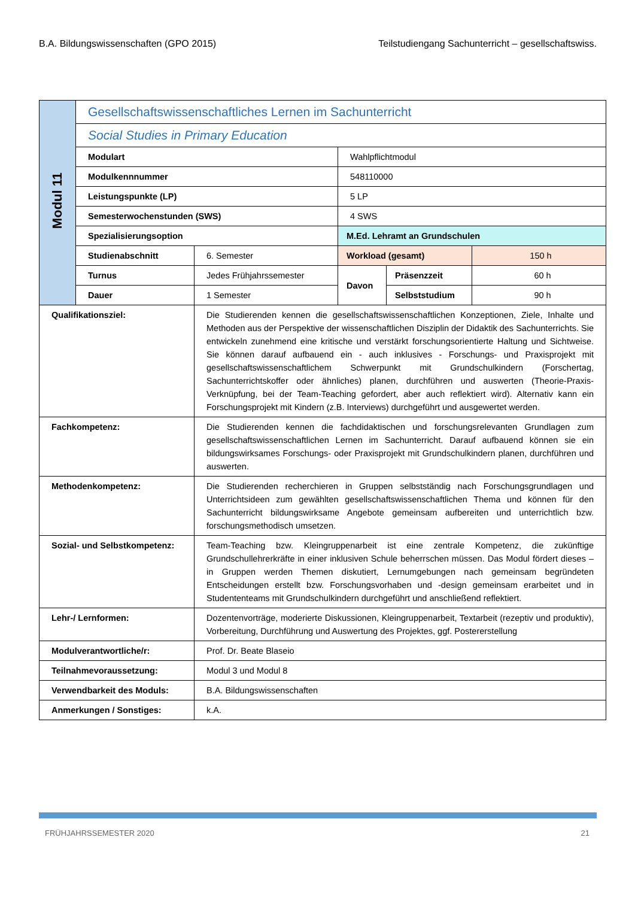B.A. Bildungswissenschaften (GPO 2015) Teilstudiengang Sachunterricht – gesellschaftswiss.
| Modul 11 | Gesellschaftswissenschaftliches Lernen im Sachunterricht | | | | |
| | Social Studies in Primary Education | | | | |
| | Modulart | | Wahlpflichtmodul | | |
| | Modulkennnummer | | 548110000 | | |
| | Leistungspunkte (LP) | | 5 LP | | |
| | Semesterwochenstunden (SWS) | | 4 SWS | | |
| | Spezialisierungsoption | | M.Ed. Lehramt an Grundschulen | | |
| | Studienabschnitt | 6. Semester | Workload (gesamt) | | 150 h |
| | Turnus | Jedes Frühjahrssemester | Davon | Präsenzzeit | 60 h |
| | Dauer | 1 Semester | | Selbststudium | 90 h |
| Qualifikationsziel: | | Die Studierenden kennen die gesellschaftswissenschaftlichen Konzeptionen, Ziele, Inhalte und Methoden aus der Perspektive der wissenschaftlichen Disziplin der Didaktik des Sach­unterrichts. Sie entwickeln zunehmend eine kritische und verstärkt forschungsorientierte Haltung und Sichtweise. Sie können darauf aufbauend ein - auch inklusives - Forschungs- und Praxisprojekt mit gesellschaftswissenschaftlichem Schwerpunkt mit Grundschulkin­dern (Forschertag, Sachunterrichtskoffer oder ähnliches) planen, durchführen und aus­werten (Theorie-Praxis-Verknüpfung, bei der Team-Teaching gefordert, aber auch reflek­tiert wird). Alternativ kann ein Forschungsprojekt mit Kindern (z.B. Interviews) durchge­führt und ausgewertet werden. | | | |
| Fachkompetenz: | | Die Studierenden kennen die fachdidaktischen und forschungsrelevanten Grundlagen zum gesellschaftswissenschaftlichen Lernen im Sachunterricht. Darauf aufbauend können sie ein bildungswirksames Forschungs- oder Praxisprojekt mit Grundschulkindern planen, durchführen und auswerten. | | | |
| Methodenkompetenz: | | Die Studierenden recherchieren in Gruppen selbstständig nach Forschungsgrundlagen und Unterrichtsideen zum gewählten gesellschaftswissenschaftlichen Thema und können für den Sachunterricht bildungswirksame Angebote gemeinsam aufbereiten und unterricht­lich bzw. forschungsmethodisch umsetzen. | | | |
| Sozial- und Selbstkompetenz: | | Team-Teaching bzw. Kleingruppenarbeit ist eine zentrale Kompetenz, die zukünftige Grundschullehrerkräfte in einer inklusiven Schule beherrschen müssen. Das Modul fördert dieses – in Gruppen werden Themen diskutiert, Lernumgebungen nach gemeinsam be­gründeten Entscheidungen erstellt bzw. Forschungsvorhaben und -design gemeinsam er­arbeitet und in Studententeams mit Grundschulkindern durchgeführt und anschließend reflektiert. | | | |
| Lehr-/ Lernformen: | | Dozentenvorträge, moderierte Diskussionen, Kleingruppenarbeit, Textarbeit (rezeptiv und produktiv), Vorbereitung, Durchführung und Auswertung des Projektes, ggf. Postererstel­lung | | | |
| Modulverantwortliche/r: | | Prof. Dr. Beate Blaseio | | | |
| Teilnahmevoraussetzung: | | Modul 3 und Modul 8 | | | |
| Verwendbarkeit des Moduls: | | B.A. Bildungswissenschaften | | | |
| Anmerkungen / Sonstiges: | | k.A. | | | |
FRÜHJAHRSSEMESTER 2020 21